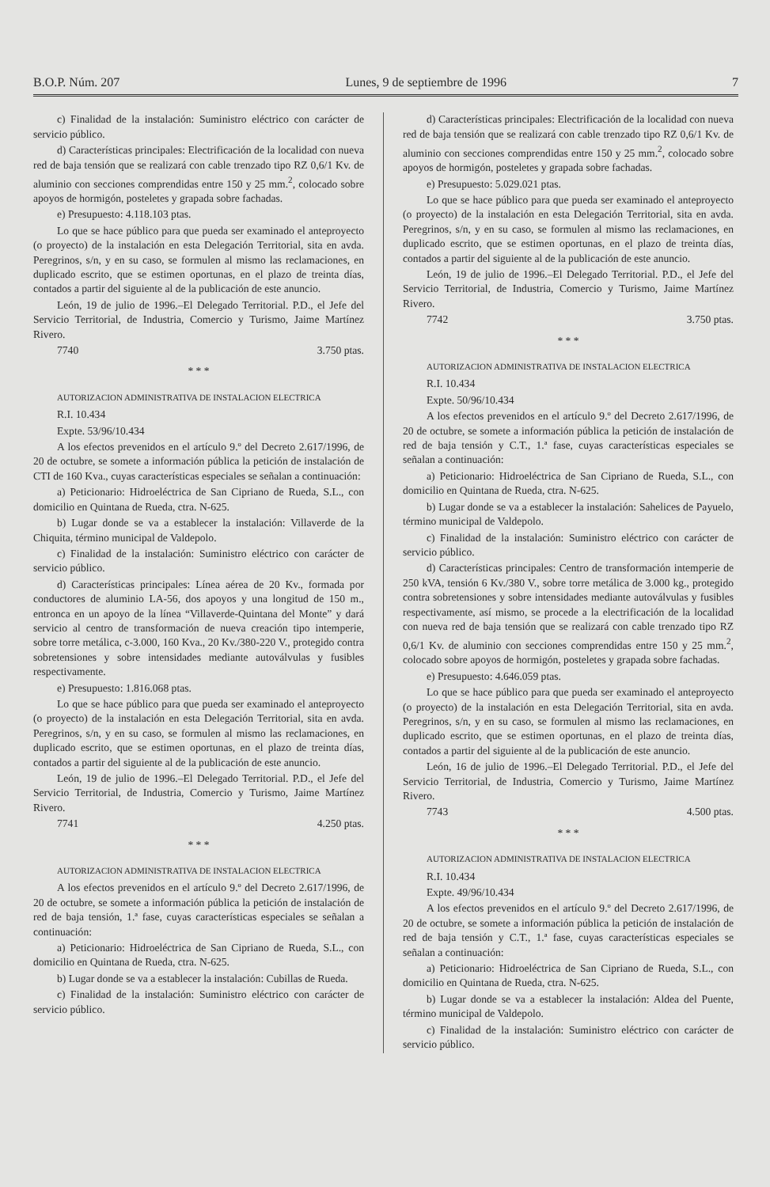B.O.P. Núm. 207 Lunes, 9 de septiembre de 1996 7
c) Finalidad de la instalación: Suministro eléctrico con carácter de servicio público.
d) Características principales: Electrificación de la localidad con nueva red de baja tensión que se realizará con cable trenzado tipo RZ 0,6/1 Kv. de aluminio con secciones comprendidas entre 150 y 25 mm.<sup>2</sup>, colocado sobre apoyos de hormigón, posteletes y grapada sobre fachadas.
e) Presupuesto: 4.118.103 ptas.
Lo que se hace público para que pueda ser examinado el anteproyecto (o proyecto) de la instalación en esta Delegación Territorial, sita en avda. Peregrinos, s/n, y en su caso, se formulen al mismo las reclamaciones, en duplicado escrito, que se estimen oportunas, en el plazo de treinta días, contados a partir del siguiente al de la publicación de este anuncio.
León, 19 de julio de 1996.–El Delegado Territorial. P.D., el Jefe del Servicio Territorial, de Industria, Comercio y Turismo, Jaime Martínez Rivero.
7740 3.750 ptas.
* * *
AUTORIZACION ADMINISTRATIVA DE INSTALACION ELECTRICA
R.I. 10.434
Expte. 53/96/10.434
A los efectos prevenidos en el artículo 9.º del Decreto 2.617/1996, de 20 de octubre, se somete a información pública la petición de instalación de CTI de 160 Kva., cuyas características especiales se señalan a continuación:
a) Peticionario: Hidroeléctrica de San Cipriano de Rueda, S.L., con domicilio en Quintana de Rueda, ctra. N-625.
b) Lugar donde se va a establecer la instalación: Villaverde de la Chiquita, término municipal de Valdepolo.
c) Finalidad de la instalación: Suministro eléctrico con carácter de servicio público.
d) Características principales: Línea aérea de 20 Kv., formada por conductores de aluminio LA-56, dos apoyos y una longitud de 150 m., entronca en un apoyo de la línea “Villaverde-Quintana del Monte” y dará servicio al centro de transformación de nueva creación tipo intemperie, sobre torre metálica, c-3.000, 160 Kva., 20 Kv./380-220 V., protegido contra sobretensiones y sobre intensidades mediante autoválvulas y fusibles respectivamente.
e) Presupuesto: 1.816.068 ptas.
Lo que se hace público para que pueda ser examinado el anteproyecto (o proyecto) de la instalación en esta Delegación Territorial, sita en avda. Peregrinos, s/n, y en su caso, se formulen al mismo las reclamaciones, en duplicado escrito, que se estimen oportunas, en el plazo de treinta días, contados a partir del siguiente al de la publicación de este anuncio.
León, 19 de julio de 1996.–El Delegado Territorial. P.D., el Jefe del Servicio Territorial, de Industria, Comercio y Turismo, Jaime Martínez Rivero.
7741 4.250 ptas.
* * *
AUTORIZACION ADMINISTRATIVA DE INSTALACION ELECTRICA
A los efectos prevenidos en el artículo 9.º del Decreto 2.617/1996, de 20 de octubre, se somete a información pública la petición de instalación de red de baja tensión, 1.ª fase, cuyas características especiales se señalan a continuación:
a) Peticionario: Hidroeléctrica de San Cipriano de Rueda, S.L., con domicilio en Quintana de Rueda, ctra. N-625.
b) Lugar donde se va a establecer la instalación: Cubillas de Rueda.
c) Finalidad de la instalación: Suministro eléctrico con carácter de servicio público.
d) Características principales: Electrificación de la localidad con nueva red de baja tensión que se realizará con cable trenzado tipo RZ 0,6/1 Kv. de aluminio con secciones comprendidas entre 150 y 25 mm.<sup>2</sup>, colocado sobre apoyos de hormigón, posteletes y grapada sobre fachadas.
e) Presupuesto: 5.029.021 ptas.
Lo que se hace público para que pueda ser examinado el anteproyecto (o proyecto) de la instalación en esta Delegación Territorial, sita en avda. Peregrinos, s/n, y en su caso, se formulen al mismo las reclamaciones, en duplicado escrito, que se estimen oportunas, en el plazo de treinta días, contados a partir del siguiente al de la publicación de este anuncio.
León, 19 de julio de 1996.–El Delegado Territorial. P.D., el Jefe del Servicio Territorial, de Industria, Comercio y Turismo, Jaime Martínez Rivero.
7742 3.750 ptas.
* * *
AUTORIZACION ADMINISTRATIVA DE INSTALACION ELECTRICA
R.I. 10.434
Expte. 50/96/10.434
A los efectos prevenidos en el artículo 9.º del Decreto 2.617/1996, de 20 de octubre, se somete a información pública la petición de instalación de red de baja tensión y C.T., 1.ª fase, cuyas características especiales se señalan a continuación:
a) Peticionario: Hidroeléctrica de San Cipriano de Rueda, S.L., con domicilio en Quintana de Rueda, ctra. N-625.
b) Lugar donde se va a establecer la instalación: Sahelices de Payuelo, término municipal de Valdepolo.
c) Finalidad de la instalación: Suministro eléctrico con carácter de servicio público.
d) Características principales: Centro de transformación intemperie de 250 kVA, tensión 6 Kv./380 V., sobre torre metálica de 3.000 kg., protegido contra sobretensiones y sobre intensidades mediante autoválvulas y fusibles respectivamente, así mismo, se procede a la electrificación de la localidad con nueva red de baja tensión que se realizará con cable trenzado tipo RZ 0,6/1 Kv. de aluminio con secciones comprendidas entre 150 y 25 mm.<sup>2</sup>, colocado sobre apoyos de hormigón, posteletes y grapada sobre fachadas.
e) Presupuesto: 4.646.059 ptas.
Lo que se hace público para que pueda ser examinado el anteproyecto (o proyecto) de la instalación en esta Delegación Territorial, sita en avda. Peregrinos, s/n, y en su caso, se formulen al mismo las reclamaciones, en duplicado escrito, que se estimen oportunas, en el plazo de treinta días, contados a partir del siguiente al de la publicación de este anuncio.
León, 16 de julio de 1996.–El Delegado Territorial. P.D., el Jefe del Servicio Territorial, de Industria, Comercio y Turismo, Jaime Martínez Rivero.
7743 4.500 ptas.
* * *
AUTORIZACION ADMINISTRATIVA DE INSTALACION ELECTRICA
R.I. 10.434
Expte. 49/96/10.434
A los efectos prevenidos en el artículo 9.º del Decreto 2.617/1996, de 20 de octubre, se somete a información pública la petición de instalación de red de baja tensión y C.T., 1.ª fase, cuyas características especiales se señalan a continuación:
a) Peticionario: Hidroeléctrica de San Cipriano de Rueda, S.L., con domicilio en Quintana de Rueda, ctra. N-625.
b) Lugar donde se va a establecer la instalación: Aldea del Puente, término municipal de Valdepolo.
c) Finalidad de la instalación: Suministro eléctrico con carácter de servicio público.